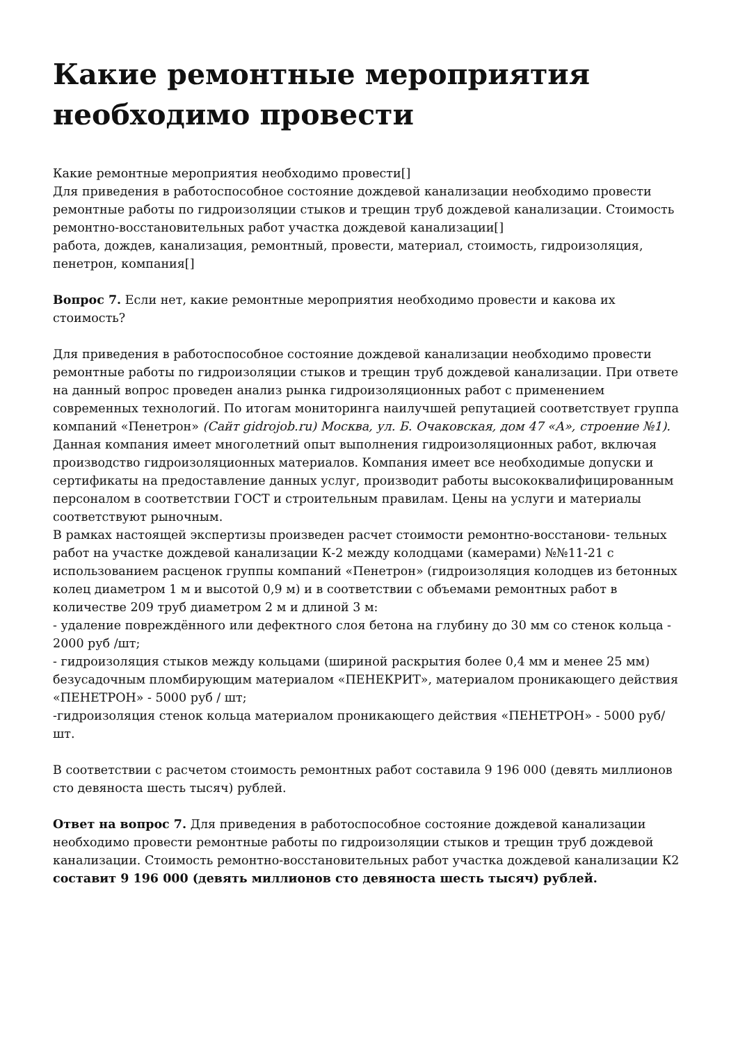Какие ремонтные мероприятия необходимо провести
Какие ремонтные мероприятия необходимо провести[]
Для приведения в работоспособное состояние дождевой канализации необходимо провести ремонтные работы по гидроизоляции стыков и трещин труб дождевой канализации. Стоимость ремонтно-восстановительных работ участка дождевой канализации[]
работа, дождев, канализация, ремонтный, провести, материал, стоимость, гидроизоляция, пенетрон, компания[]
Вопрос 7. Если нет, какие ремонтные мероприятия необходимо провести и какова их стоимость?
Для приведения в работоспособное состояние дождевой канализации необходимо провести ремонтные работы по гидроизоляции стыков и трещин труб дождевой канализации. При ответе на данный вопрос проведен анализ рынка гидроизоляционных работ с применением современных технологий. По итогам мониторинга наилучшей репутацией соответствует группа компаний «Пенетрон» (Сайт gidrojob.ru) Москва, ул. Б. Очаковская, дом 47 «А», строение №1). Данная компания имеет многолетний опыт выполнения гидроизоляционных работ, включая производство гидроизоляционных материалов. Компания имеет все необходимые допуски и сертификаты на предоставление данных услуг, производит работы высококвалифицированным персоналом в соответствии ГОСТ и строительным правилам. Цены на услуги и материалы соответствуют рыночным.
В рамках настоящей экспертизы произведен расчет стоимости ремонтно-восстанови- тельных работ на участке дождевой канализации К-2 между колодцами (камерами) №№11-21 с использованием расценок группы компаний «Пенетрон» (гидроизоляция колодцев из бетонных колец диаметром 1 м и высотой 0,9 м) и в соответствии с объемами ремонтных работ в количестве 209 труб диаметром 2 м и длиной 3 м:
- удаление повреждённого или дефектного слоя бетона на глубину до 30 мм со стенок кольца - 2000 руб /шт;
- гидроизоляция стыков между кольцами (шириной раскрытия более 0,4 мм и менее 25 мм) безусадочным пломбирующим материалом «ПЕНЕКРИТ», материалом проникающего действия «ПЕНЕТРОН» - 5000 руб / шт;
-гидроизоляция стенок кольца материалом проникающего действия «ПЕНЕТРОН» - 5000 руб/шт.
В соответствии с расчетом стоимость ремонтных работ составила 9 196 000 (девять миллионов сто девяноста шесть тысяч) рублей.
Ответ на вопрос 7. Для приведения в работоспособное состояние дождевой канализации необходимо провести ремонтные работы по гидроизоляции стыков и трещин труб дождевой канализации. Стоимость ремонтно-восстановительных работ участка дождевой канализации К2 составит 9 196 000 (девять миллионов сто девяноста шесть тысяч) рублей.